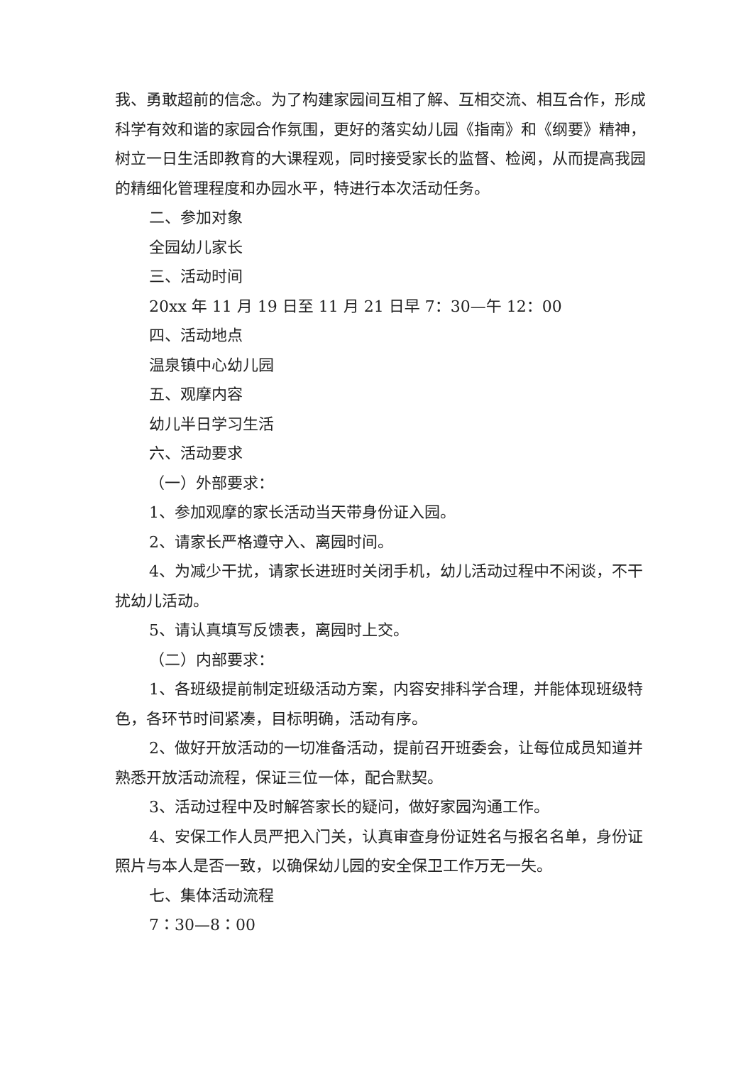我、勇敢超前的信念。为了构建家园间互相了解、互相交流、相互合作，形成科学有效和谐的家园合作氛围，更好的落实幼儿园《指南》和《纲要》精神，树立一日生活即教育的大课程观，同时接受家长的监督、检阅，从而提高我园的精细化管理程度和办园水平，特进行本次活动任务。
二、参加对象
全园幼儿家长
三、活动时间
20xx 年 11 月 19 日至 11 月 21 日早 7：30—午 12：00
四、活动地点
温泉镇中心幼儿园
五、观摩内容
幼儿半日学习生活
六、活动要求
（一）外部要求：
1、参加观摩的家长活动当天带身份证入园。
2、请家长严格遵守入、离园时间。
4、为减少干扰，请家长进班时关闭手机，幼儿活动过程中不闲谈，不干扰幼儿活动。
5、请认真填写反馈表，离园时上交。
（二）内部要求：
1、各班级提前制定班级活动方案，内容安排科学合理，并能体现班级特色，各环节时间紧凑，目标明确，活动有序。
2、做好开放活动的一切准备活动，提前召开班委会，让每位成员知道并熟悉开放活动流程，保证三位一体，配合默契。
3、活动过程中及时解答家长的疑问，做好家园沟通工作。
4、安保工作人员严把入门关，认真审查身份证姓名与报名名单，身份证照片与本人是否一致，以确保幼儿园的安全保卫工作万无一失。
七、集体活动流程
7：30—8：00